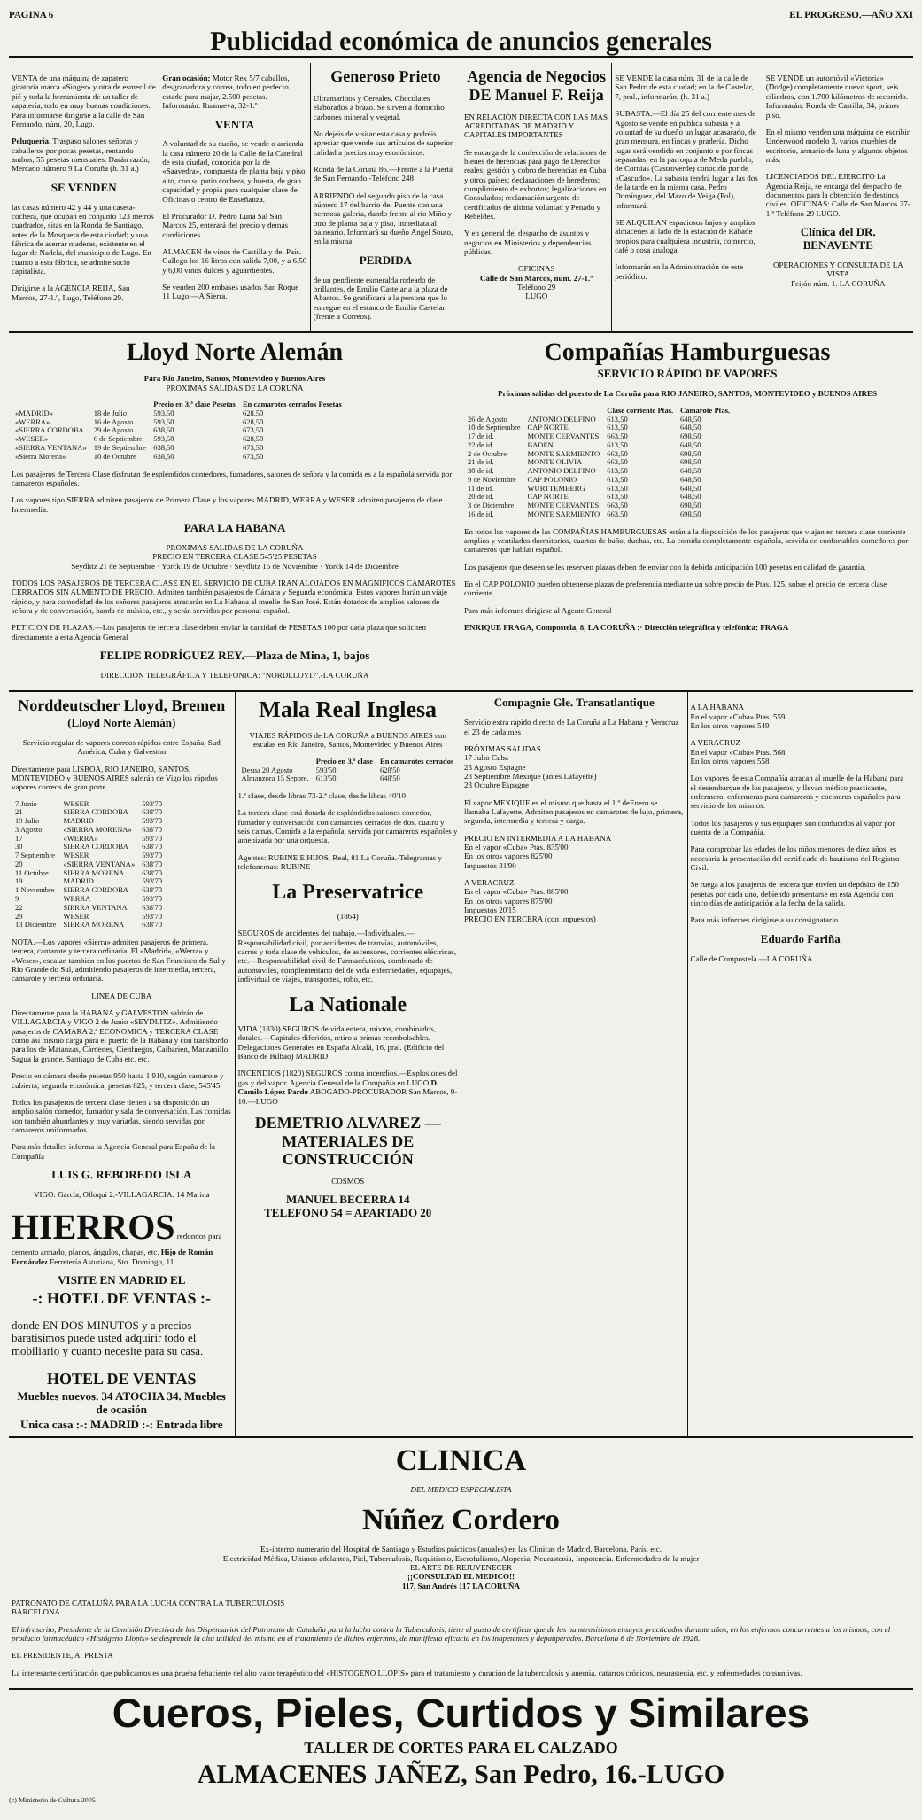PAGINA 6 EL PROGRESO.—AÑO XXI
Publicidad económica de anuncios generales
VENTA de una máquina de zapatero giratoria marca «Singer» y otra de esmeril de pié y toda la herramienta de un taller de zapatería, todo en muy buenas condiciones. Para informarse dirigirse a la calle de San Fernando, núm. 20, Lugo.
Peluquería. Traspaso salones señoras y caballeros por pocas pesetas, rentando ambos, 55 pesetas mensuales. Darán razón, Mercado número 9 La Coruña (h. 31 a.)
SE VENDEN
las casas número 42 y 44 y una caseta-cochera, que ocupan en conjunto 123 metros cuadrados, sitas en la Ronda de Santiago, antes de la Mosquera de esta ciudad; y una fábrica de aserrar maderas, existente en el lugar de Nadela, del municipio de Lugo. En cuanto a esta fábrica, se admite socio capitalista.
Dirigirse a la AGENCIA REIJA, San Marcos, 27-1.º, Lugo, Teléfono 29.
Gran ocasión: Motor Rex 5/7 caballos, desgranadora y correa, todo en perfecto estado para majar, 2.500 pesetas. Informarán: Ruanueva, 32-1.º
VENTA
A voluntad de su dueño, se vende o arrienda la casa número 20 de la Calle de la Catedral de esta ciudad, conocida por la de «Saavedra», compuesta de planta baja y piso alto, con su patio cochera, y huerta, de gran capacidad y propia para cualquier clase de Oficinas o centro de Enseñanza.
El Procurador D. Pedro Luna Sal San Marcos 25, enterará del precio y demás condiciones.
ALMACEN de vinos de Castilla y del País. Gallego los 16 litros con salida 7,00, y a 6,50 y 6,00 vinos dulces y aguardientes.
Se venden 200 embases usados San Roque 11 Lugo.—A Sierra.
Generoso Prieto
Ultramarinos y Cereales. Chocolates elaborados a brazo. Se sirven a domicilio carbones mineral y vegetal.
No dejéis de visitar esta casa y podréis apreciar que vende sus artículos de superior calidad a precios muy económicos.
Ronda de la Coruña 86.—Frente a la Puerta de San Fernando.-Teléfono 248
ARRIENDO del segundo piso de la casa número 17 del barrio del Puente con una hermosa galería, dando frente al río Miño y otro de planta baja y piso, inmediata al balneario. Informará su dueño Angel Souto, en la misma.
PERDIDA
de un pendiente esmeralda rodeado de brillantes, de Emilio Castelar a la plaza de Abastos. Se gratificará a la persona que lo entregue en el estanco de Emilio Castelar (frente a Correos).
Agencia de Negocios DE Manuel F. Reija
EN RELACIÓN DIRECTA CON LAS MAS ACREDITADAS DE MADRID Y CAPITALES IMPORTANTES
Se encarga de la confección de relaciones de bienes de herencias para pago de Derechos reales; gestión y cobro de herencias en Cuba y otros países; declaraciones de herederos; cumplimiento de exhortos; legalizaciones en Consulados; reclamación urgente de certificados de última voluntad y Penado y Rebeldes.
Y en general del despacho de asuntos y negocios en Ministerios y dependencias públicas.
OFICINAS
Calle de San Marcos, núm. 27-1.º
Teléfono 29
LUGO
SE VENDE la casa núm. 31 de la calle de San Pedro de esta ciudad; en la de Castelar, 7, pral., informarán. (h. 31 a.)
SUBASTA.—El día 25 del corriente mes de Agosto se vende en pública subasta y a voluntad de su dueño un lugar acasarado, de gran mensura, en fincas y pradería. Dicho lugar será vendido en conjunto o por fincas separadas, en la parroquia de Meda pueblo, de Cornias (Castroverde) conocido por de «Cascudo». La subasta tendrá lugar a las dos de la tarde en la misma casa. Pedro Domínguez, del Mazo de Veiga (Pol), informará.
SE ALQUILAN espaciosos bajos y amplios almacenes al lado de la estación de Rábade propios para cualquiera industria, comercio, café o cosa análoga.
Informarán en la Administración de este periódico.
SE VENDE un automóvil «Victoria» (Dodge) completamente nuevo sport, seis cilindros, con 1.700 kilómetros de recorrido. Informarán: Ronda de Castilla, 34, primer piso.
En el mismo venden una máquina de escribir Underwood modelo 3, varios muebles de escritorio, armario de luna y algunos objetos más.
LICENCIADOS DEL EJERCITO La Agencia Reija, se encarga del despacho de documentos para la obtención de destinos civiles. OFICINAS: Calle de San Marcos 27-1.º Teléfono 29 LUGO.
Clínica del DR. BENAVENTE
OPERACIONES Y CONSULTA DE LA VISTA
Feijóo núm. 1. LA CORUÑA
Lloyd Norte Alemán
Para Río Janeiro, Santos, Montevideo y Buenos Aires
PROXIMAS SALIDAS DE LA CORUÑA
| | | Precio en 3.ª clase Pesetas | En camarotes cerrados Pesetas |
| --- | --- | --- | --- |
| «MADRID» | 18 de Julio | 593,50 | 628,50 |
| «WERRA» | 16 de Agosto | 593,50 | 628,50 |
| «SIERRA CORDOBA | 29 de Agosto | 638,50 | 673,50 |
| «WESER» | 6 de Septiembre | 593,50 | 628,50 |
| «SIERRA VENTANA» | 19 de Septiembre | 638,50 | 673,50 |
| «Sierra Morena» | 10 de Octubre | 638,50 | 673,50 |
Los pasajeros de Tercera Clase disfrutan de espléndidos comedores, fumadores, salones de señora y la comida es a la española servida por camareros españoles.
Los vapores tipo SIERRA admiten pasajeros de Primera Clase y los vapores MADRID, WERRA y WESER admiten pasajeros de clase Intermedia.
PARA LA HABANA
PROXIMAS SALIDAS DE LA CORUÑA
PRECIO EN TERCERA CLASE 545'25 PESETAS
Seydlitz 21 de Septiembre · Yorck 19 de Octubre · Seydlitz 16 de Noviembre · Yorck 14 de Diciembre
TODOS LOS PASAJEROS DE TERCERA CLASE EN EL SERVICIO DE CUBA IRAN ALOJADOS EN MAGNIFICOS CAMAROTES CERRADOS SIN AUMENTO DE PRECIO. Admiten también pasajeros de Cámara y Segunda económica. Estos vapores harán un viaje rápido, y para comodidad de los señores pasajeros atracarán en La Habana al muelle de San José. Están dotados de amplios salones de señora y de conversación, banda de música, etc., y serán servidos por personal español.
PETICION DE PLAZAS.—Los pasajeros de tercera clase deben enviar la cantidad de PESETAS 100 por cada plaza que soliciten directamente a esta Agencia General
FELIPE RODRÍGUEZ REY.—Plaza de Mina, 1, bajos
DIRECCIÓN TELEGRÁFICA Y TELEFÓNICA: "NORDLLOYD".-LA CORUÑA
Compañías Hamburguesas
SERVICIO RÁPIDO DE VAPORES
Próximas salidas del puerto de La Coruña para RIO JANEIRO, SANTOS, MONTEVIDEO y BUENOS AIRES
| | | Clase corriente Ptas. | Camarote Ptas. |
| --- | --- | --- | --- |
| 26 de Agosto | ANTONIO DELFINO | 613,50 | 648,50 |
| 10 de Septiembre | CAP NORTE | 613,50 | 648,50 |
| 17 de id. | MONTE CERVANTES | 663,50 | 698,50 |
| 22 de id. | BADEN | 613,50 | 648,50 |
| 2 de Octubre | MONTE SARMIENTO | 663,50 | 698,50 |
| 21 de id. | MONTE OLIVIA | 663,50 | 698,50 |
| 30 de id. | ANTONIO DELFINO | 613,50 | 648,50 |
| 9 de Noviembre | CAP POLONIO | 613,50 | 648,50 |
| 11 de id. | WURTTEMBERG | 613,50 | 648,50 |
| 20 de id. | CAP NORTE | 613,50 | 648,50 |
| 3 de Diciembre | MONTE CERVANTES | 663,50 | 698,50 |
| 16 de id. | MONTE SARMIENTO | 663,50 | 698,50 |
En todos los vapores de las COMPAÑIAS HAMBURGUESAS están a la disposición de los pasajeros que viajan en tercera clase corriente amplios y ventilados dormitorios, cuartos de baño, duchas, etc. La comida completamente española, servida en confortables comedores por camareros que hablan español.
Los pasajeros que deseen se les reserven plazas deben de enviar con la debida anticipación 100 pesetas en calidad de garantía.
En el CAP POLONIO pueden obtenerse plazas de preferencia mediante un sobre precio de Ptas. 125, sobre el precio de tercera clase corriente.
Para más informes dirigirse al Agente General
ENRIQUE FRAGA, Compostela, 8, LA CORUÑA :· Dirección telegráfica y telefónica: FRAGA
Norddeutscher Lloyd, Bremen
(Lloyd Norte Alemán)
Servicio regular de vapores correos rápidos entre España, Sud América, Cuba y Galveston
Directamente para LISBOA, RIO JANEIRO, SANTOS, MONTEVIDEO y BUENOS AIRES saldrán de Vigo los rápidos vapores correos de gran porte
| 7 Junio | WESER | 593'70 |
| 21 | SIERRA CORDOBA | 638'70 |
| 19 Julio | MADRID | 593'70 |
| 3 Agosto | «SIERRA MORENA» | 638'70 |
| 17 | «WERRA» | 593'70 |
| 30 | SIERRA CORDOBA | 638'70 |
| 7 Septiembre | WESER | 593'70 |
| 20 | «SIERRA VENTANA» | 638'70 |
| 11 Octubre | SIERRA MORENA | 638'70 |
| 19 | MADRID | 593'70 |
| 1 Noviembre | SIERRA CORDOBA | 638'70 |
| 9 | WERRA | 593'70 |
| 22 | SIERRA VENTANA | 638'70 |
| 29 | WESER | 593'70 |
| 13 Diciembre | SIERRA MORENA | 638'70 |
NOTA.—Los vapores «Sierra» admiten pasajeros de primera, tercera, camarote y tercera ordinaria. El «Madrid», «Werra» y «Weser», escalan también en los puertos de San Francisco do Sul y Río Grande do Sul, admitiendo pasajeros de intermedia, tercera, camarote y tercera ordinaria.
LINEA DE CUBA
Directamente para la HABANA y GALVESTON saldrán de VILLAGARCIA y VIGO 2 de Junio «SEYDLITZ». Admitiendo pasajeros de CAMARA 2.ª ECONOMICA y TERCERA CLASE como así mismo carga para el puerto de la Habana y con transbordo para los de Matanzas, Cárdenes, Cienfuegos, Caibarien, Manzanillo, Sagua la grande, Santiago de Cuba etc. etc.
Precio en cámara desde pesetas 950 hasta 1.910, según camarote y cubierta; segunda económica, pesetas 825, y tercera clase, 545'45.
Todos los pasajeros de tercera clase tienen a su disposición un amplio salón comedor, fumador y sala de conversación. Las comidas son también abundantes y muy variadas, siendo servidas por camareros uniformados.
Para más detalles informa la Agencia General para España de la Compañía
LUIS G. REBOREDO ISLA
VIGO: García, Olloqui 2.-VILLAGARCIA: 14 Marina
HIERROS redondos para cemento armado, planos, ángulos, chapas, etc. Hijo de Román Fernández Ferretería Asturiana, Sto. Domingo, 11
VISITE EN MADRID EL
-: HOTEL DE VENTAS :-
donde EN DOS MINUTOS y a precios baratísimos puede usted adquirir todo el mobiliario y cuanto necesite para su casa.
HOTEL DE VENTAS
Muebles nuevos. 34 ATOCHA 34. Muebles de ocasión
Unica casa :-: MADRID :-: Entrada libre
Mala Real Inglesa
VIAJES RÁPIDOS de LA CORUÑA a BUENOS AIRES con escalas en Río Janeiro, Santos, Montevideo y Buenos Aires
| | Precio en 3.ª clase | En camarotes cerrados |
| --- | --- | --- |
| Desna 20 Agosto | 593'50 | 628'50 |
| Almanzora 15 Sepbre. | 613'50 | 648'50 |
1.ª clase, desde libras 73-2.ª clase, desde libras 40'10
La tercera clase está dotada de espléndidos salones comedor, fumador y conversación con camarotes cerrados de dos, cuatro y seis camas. Comida a la española, servida por camareros españoles y amenizada por una orquesta.
Agentes: RUBINE E HIJOS, Real, 81 La Coruña.-Telegramas y telefonemas: RUBINE
La Preservatrice
(1864)
SEGUROS de accidentes del trabajo.—Individuales.—Responsabilidad civil, por accidentes de tranvías, automóviles, carros y toda clase de vehículos, de ascensores, corrientes eléctricas, etc.—Responsabilidad civil de Farmacéuticos, combinado de automóviles, complementario del de vida enfermedades, equipajes, individual de viajes, transportes, robo, etc.
La Nationale
VIDA (1830) SEGUROS de vida entera, mixtos, combinados, dotales.—Capitales diferidos, retiro a primas reembolsables. Delegaciones Generales en España Alcalá, 16, pral. (Edificio del Banco de Bilbao) MADRID
INCENDIOS (1820) SEGUROS contra incendios.—Explosiones del gas y del vapor. Agencia General de la Compañía en LUGO D. Camilo López Pardo ABOGADO-PROCURADOR San Marcos, 9-10.—LUGO
DEMETRIO ALVAREZ — MATERIALES DE CONSTRUCCIÓN
COSMOS
MANUEL BECERRA 14
TELEFONO 54 = APARTADO 20
Compagnie Gle. Transatlantique
Servicio extra rápido directo de La Coruña a La Habana y Veracruz el 23 de cada mes
PRÓXIMAS SALIDAS
17 Julio Cuba
23 Agosto Espagne
23 Septiembre Mexique (antes Lafayette)
23 Octubre Espagne
El vapor MEXIQUE es el mismo que hasta el 1.º deEnero se llamaba Lafayette. Admiten pasajeros en camarotes de lujo, primera, segunda, intermedia y tercera y carga.
PRECIO EN INTERMEDIA A LA HABANA
En el vapor «Cuba» Ptas. 835'00
En los otros vapores 825'00
Impuestos 31'90
A VERACRUZ
En el vapor «Cuba» Ptas. 885'00
En los otros vapores 875'00
Impuestos 20'15
PRECIO EN TERCERA (con impuestos)
A LA HABANA
En el vapor «Cuba» Ptas. 559
En los otros vapores 549
A VERACRUZ
En el vapor «Cuba» Ptas. 568
En los otros vapores 558
Los vapores de esta Compañía atracan al muelle de la Habana para el desembarque de los pasajeros, y llevan médico practicante, enfermero, enfermeras para camareros y cocineros españoles para servicio de los mismos.
Todos los pasajeros y sus equipajes son conducidos al vapor por cuenta de la Compañía.
Para comprobar las edades de los niños menores de diez años, es necesaria la presentación del certificado de bautismo del Registro Civil.
Se ruega a los pasajeros de tercera que envíen un depósito de 150 pesetas por cada uno, debiendo presentarse en esta Agencia con cinco días de anticipación a la fecha de la salida.
Para más informes dirigirse a su consignatario
Eduardo Fariña
Calle de Compostela.—LA CORUÑA
CLINICA
DEL MEDICO ESPECIALISTA
Núñez Cordero
Ex-interno numerario del Hospital de Santiago y Estudios prácticos (anuales) en las Clínicas de Madrid, Barcelona, París, etc.
Electricidad Médica, Ultimos adelantos, Piel, Tuberculosis, Raquitismo, Escrofulismo, Alopecia, Neurastenia, Impotencia. Enfermedades de la mujer
EL ARTE DE REJUVENECER
¡¡CONSULTAD EL MEDICO!!
117, San Andrés 117 LA CORUÑA
PATRONATO DE CATALUÑA PARA LA LUCHA CONTRA LA TUBERCULOSIS
BARCELONA
El infrascrito, Presidente de la Comisión Directiva de los Dispensarios del Patronato de Cataluña para la lucha contra la Tuberculosis, tiene el gusto de certificar que de los numerosísimos ensayos practicados durante años, en los enfermos concurrentes a los mismos, con el producto farmacéutico «Histógeno Llopis» se desprende la alta utilidad del mismo en el tratamiento de dichos enfermos, de manifiesta eficacia en los inapetentes y depauperados. Barcelona 6 de Noviembre de 1926.
EL PRESIDENTE, A. PRESTA
La interesante certificación que publicamos es una prueba fehaciente del alto valor terapéutico del «HISTOGENO LLOPIS» para el tratamiento y curación de la tuberculosis y anemia, catarros crónicos, neurastenia, etc. y enfermedades consuntivas.
Cueros, Pieles, Curtidos y Similares
TALLER DE CORTES PARA EL CALZADO
ALMACENES JAÑEZ, San Pedro, 16.-LUGO
(c) Ministerio de Cultura 2005